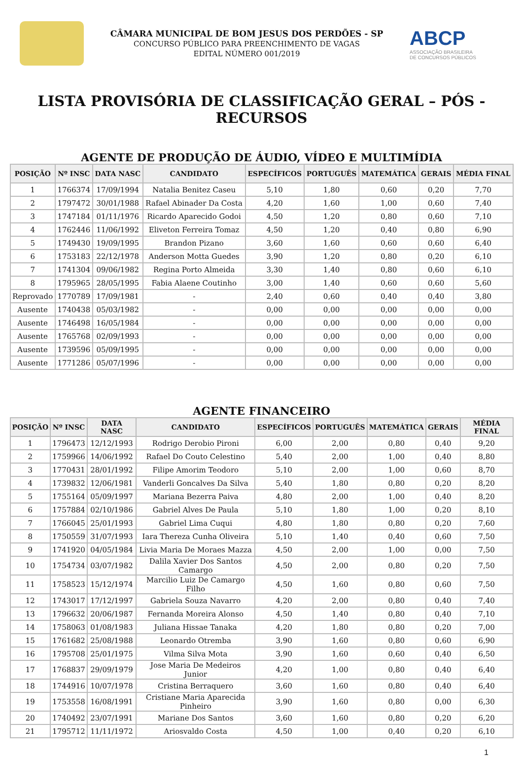CÂMARA MUNICIPAL DE BOM JESUS DOS PERDÕES - SP
CONCURSO PÚBLICO PARA PREENCHIMENTO DE VAGAS
EDITAL NÚMERO 001/2019
ABCP
ASSOCIAÇÃO BRASILEIRA
DE CONCURSOS PÚBLICOS
LISTA PROVISÓRIA DE CLASSIFICAÇÃO GERAL – PÓS - RECURSOS
AGENTE DE PRODUÇÃO DE ÁUDIO, VÍDEO E MULTIMÍDIA
| POSIÇÃO | Nº INSC | DATA NASC | CANDIDATO | ESPECÍFICOS | PORTUGUÊS | MATEMÁTICA | GERAIS | MÉDIA FINAL |
| --- | --- | --- | --- | --- | --- | --- | --- | --- |
| 1 | 1766374 | 17/09/1994 | Natalia Benitez Caseu | 5,10 | 1,80 | 0,60 | 0,20 | 7,70 |
| 2 | 1797472 | 30/01/1988 | Rafael Abinader Da Costa | 4,20 | 1,60 | 1,00 | 0,60 | 7,40 |
| 3 | 1747184 | 01/11/1976 | Ricardo Aparecido Godoi | 4,50 | 1,20 | 0,80 | 0,60 | 7,10 |
| 4 | 1762446 | 11/06/1992 | Eliveton Ferreira Tomaz | 4,50 | 1,20 | 0,40 | 0,80 | 6,90 |
| 5 | 1749430 | 19/09/1995 | Brandon Pizano | 3,60 | 1,60 | 0,60 | 0,60 | 6,40 |
| 6 | 1753183 | 22/12/1978 | Anderson Motta Guedes | 3,90 | 1,20 | 0,80 | 0,20 | 6,10 |
| 7 | 1741304 | 09/06/1982 | Regina Porto Almeida | 3,30 | 1,40 | 0,80 | 0,60 | 6,10 |
| 8 | 1795965 | 28/05/1995 | Fabia Alaene Coutinho | 3,00 | 1,40 | 0,60 | 0,60 | 5,60 |
| Reprovado | 1770789 | 17/09/1981 | - | 2,40 | 0,60 | 0,40 | 0,40 | 3,80 |
| Ausente | 1740438 | 05/03/1982 | - | 0,00 | 0,00 | 0,00 | 0,00 | 0,00 |
| Ausente | 1746498 | 16/05/1984 | - | 0,00 | 0,00 | 0,00 | 0,00 | 0,00 |
| Ausente | 1765768 | 02/09/1993 | - | 0,00 | 0,00 | 0,00 | 0,00 | 0,00 |
| Ausente | 1739596 | 05/09/1995 | - | 0,00 | 0,00 | 0,00 | 0,00 | 0,00 |
| Ausente | 1771286 | 05/07/1996 | - | 0,00 | 0,00 | 0,00 | 0,00 | 0,00 |
AGENTE FINANCEIRO
| POSIÇÃO | Nº INSC | DATA NASC | CANDIDATO | ESPECÍFICOS | PORTUGUÊS | MATEMÁTICA | GERAIS | MÉDIA FINAL |
| --- | --- | --- | --- | --- | --- | --- | --- | --- |
| 1 | 1796473 | 12/12/1993 | Rodrigo Derobio Pironi | 6,00 | 2,00 | 0,80 | 0,40 | 9,20 |
| 2 | 1759966 | 14/06/1992 | Rafael Do Couto Celestino | 5,40 | 2,00 | 1,00 | 0,40 | 8,80 |
| 3 | 1770431 | 28/01/1992 | Filipe Amorim Teodoro | 5,10 | 2,00 | 1,00 | 0,60 | 8,70 |
| 4 | 1739832 | 12/06/1981 | Vanderli Goncalves Da Silva | 5,40 | 1,80 | 0,80 | 0,20 | 8,20 |
| 5 | 1755164 | 05/09/1997 | Mariana Bezerra Paiva | 4,80 | 2,00 | 1,00 | 0,40 | 8,20 |
| 6 | 1757884 | 02/10/1986 | Gabriel Alves De Paula | 5,10 | 1,80 | 1,00 | 0,20 | 8,10 |
| 7 | 1766045 | 25/01/1993 | Gabriel Lima Cuqui | 4,80 | 1,80 | 0,80 | 0,20 | 7,60 |
| 8 | 1750559 | 31/07/1993 | Iara Thereza Cunha Oliveira | 5,10 | 1,40 | 0,40 | 0,60 | 7,50 |
| 9 | 1741920 | 04/05/1984 | Livia Maria De Moraes Mazza | 4,50 | 2,00 | 1,00 | 0,00 | 7,50 |
| 10 | 1754734 | 03/07/1982 | Dalila Xavier Dos Santos Camargo | 4,50 | 2,00 | 0,80 | 0,20 | 7,50 |
| 11 | 1758523 | 15/12/1974 | Marcilio Luiz De Camargo Filho | 4,50 | 1,60 | 0,80 | 0,60 | 7,50 |
| 12 | 1743017 | 17/12/1997 | Gabriela Souza Navarro | 4,20 | 2,00 | 0,80 | 0,40 | 7,40 |
| 13 | 1796632 | 20/06/1987 | Fernanda Moreira Alonso | 4,50 | 1,40 | 0,80 | 0,40 | 7,10 |
| 14 | 1758063 | 01/08/1983 | Juliana Hissae Tanaka | 4,20 | 1,80 | 0,80 | 0,20 | 7,00 |
| 15 | 1761682 | 25/08/1988 | Leonardo Otremba | 3,90 | 1,60 | 0,80 | 0,60 | 6,90 |
| 16 | 1795708 | 25/01/1975 | Vilma Silva Mota | 3,90 | 1,60 | 0,60 | 0,40 | 6,50 |
| 17 | 1768837 | 29/09/1979 | Jose Maria De Medeiros Junior | 4,20 | 1,00 | 0,80 | 0,40 | 6,40 |
| 18 | 1744916 | 10/07/1978 | Cristina Berraquero | 3,60 | 1,60 | 0,80 | 0,40 | 6,40 |
| 19 | 1753558 | 16/08/1991 | Cristiane Maria Aparecida Pinheiro | 3,90 | 1,60 | 0,80 | 0,00 | 6,30 |
| 20 | 1740492 | 23/07/1991 | Mariane Dos Santos | 3,60 | 1,60 | 0,80 | 0,20 | 6,20 |
| 21 | 1795712 | 11/11/1972 | Ariosvaldo Costa | 4,50 | 1,00 | 0,40 | 0,20 | 6,10 |
1